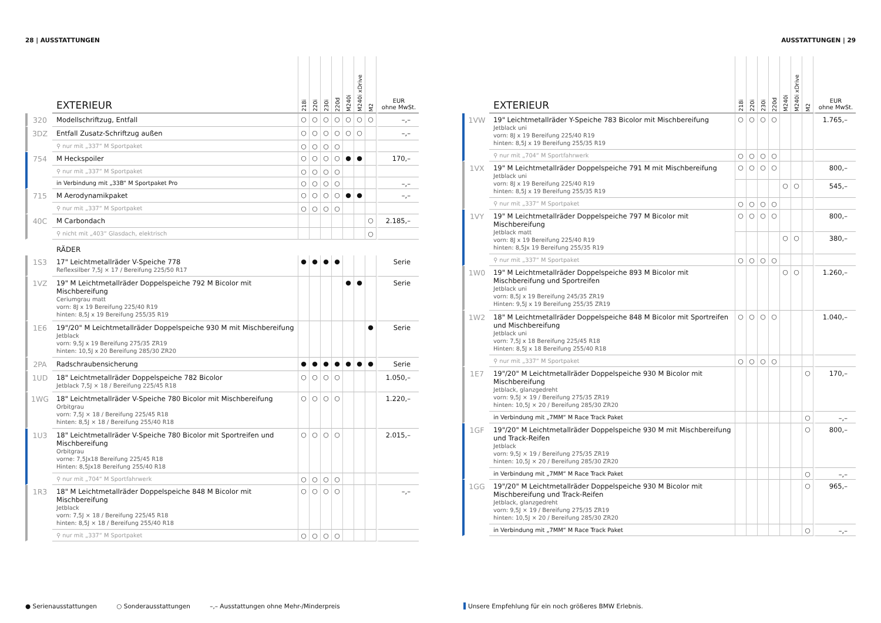28 | AUSSTATTUNGEN
| | EXTERIEUR | 218i | 220i | 230i | 220d | M240i | M240i xDrive | M2 | EUR ohne MwSt. |
| --- | --- | --- | --- | --- | --- | --- | --- | --- | --- |
| 320 | Modellschriftzug, Entfall | ○ | ○ | ○ | ○ | ○ | ○ | ○ | –,– |
| 3DZ | Entfall Zusatz-Schriftzug außen | ○ | ○ | ○ | ○ | ○ | ○ | | –,– |
| | ⚲ nur mit „337“ M Sportpaket | ○ | ○ | ○ | ○ | | | | |
| 754 | M Heckspoiler | ○ | ○ | ○ | ○ | ● | ● | | 170,– |
| | ⚲ nur mit „337“ M Sportpaket | ○ | ○ | ○ | ○ | | | | |
| | in Verbindung mit „33B“ M Sportpaket Pro | ○ | ○ | ○ | ○ | | | | –,– |
| 715 | M Aerodynamikpaket | ○ | ○ | ○ | ○ | ● | ● | | –,– |
| | ⚲ nur mit „337“ M Sportpaket | ○ | ○ | ○ | ○ | | | | |
| 40C | M Carbondach | | | | | | | ○ | 2.185,– |
| | ⚲ nicht mit „403“ Glasdach, elektrisch | | | | | | | ○ | |
| | RÄDER | | | | | | | | |
| 1S3 | 17" Leichtmetallräder V-Speiche 778 Reflexsilber 7,5J × 17 / Bereifung 225/50 R17 | ● | ● | ● | ● | | | | Serie |
| 1VZ | 19" M Leichtmetallräder Doppelspeiche 792 M Bicolor mit Mischbereifung Ceriumgrau matt vorn: 8J x 19 Bereifung 225/40 R19 hinten: 8,5J x 19 Bereifung 255/35 R19 | | | | | ● | ● | | Serie |
| 1E6 | 19"/20" M Leichtmetallräder Doppelspeiche 930 M mit Mischbereifung Jetblack vorn: 9,5J x 19 Bereifung 275/35 ZR19 hinten: 10,5J x 20 Bereifung 285/30 ZR20 | | | | | | | ● | Serie |
| 2PA | Radschraubensicherung | ● | ● | ● | ● | ● | ● | ● | Serie |
| 1UD | 18" Leichtmetallräder Doppelspeiche 782 Bicolor Jetblack 7,5J × 18 / Bereifung 225/45 R18 | ○ | ○ | ○ | ○ | | | | 1.050,– |
| 1WG | 18" Leichtmetallräder V-Speiche 780 Bicolor mit Mischbereifung Orbitgrau vorn: 7,5J × 18 / Bereifung 225/45 R18 hinten: 8,5J × 18 / Bereifung 255/40 R18 | ○ | ○ | ○ | ○ | | | | 1.220,– |
| 1U3 | 18" Leichtmetallräder V-Speiche 780 Bicolor mit Sportreifen und Mischbereifung Orbitgrau vorne: 7,5Jx18 Bereifung 225/45 R18 Hinten: 8,5Jx18 Bereifung 255/40 R18 | ○ | ○ | ○ | ○ | | | | 2.015,– |
| | ⚲ nur mit „704“ M Sportfahrwerk | ○ | ○ | ○ | ○ | | | | |
| 1R3 | 18" M Leichtmetallräder Doppelspeiche 848 M Bicolor mit Mischbereifung Jetblack vorn: 7,5J × 18 / Bereifung 225/45 R18 hinten: 8,5J × 18 / Bereifung 255/40 R18 | ○ | ○ | ○ | ○ | | | | –,– |
| | ⚲ nur mit „337“ M Sportpaket | ○ | ○ | ○ | ○ | | | | |
AUSSTATTUNGEN | 29
| | EXTERIEUR | 218i | 220i | 230i | 220d | M240i | M240i xDrive | M2 | EUR ohne MwSt. |
| --- | --- | --- | --- | --- | --- | --- | --- | --- | --- |
| 1VW | 19" Leichtmetallräder Y-Speiche 783 Bicolor mit Mischbereifung Jetblack uni vorn: 8J x 19 Bereifung 225/40 R19 hinten: 8,5J x 19 Bereifung 255/35 R19 | ○ | ○ | ○ | ○ | | | | 1.765,– |
| | ⚲ nur mit „704“ M Sportfahrwerk | ○ | ○ | ○ | ○ | | | | |
| 1VX | 19" M Leichtmetallräder Doppelspeiche 791 M mit Mischbereifung Jetblack uni vorn: 8J x 19 Bereifung 225/40 R19 hinten: 8,5J x 19 Bereifung 255/35 R19 | ○ | ○ | ○ | ○ | | | | 800,– |
| | | | | | | ○ | ○ | | 545,– |
| | ⚲ nur mit „337“ M Sportpaket | ○ | ○ | ○ | ○ | | | | |
| 1VY | 19" M Leichtmetallräder Doppelspeiche 797 M Bicolor mit Mischbereifung Jetblack matt vorn: 8J x 19 Bereifung 225/40 R19 hinten: 8,5Jx 19 Bereifung 255/35 R19 | ○ | ○ | ○ | ○ | | | | 800,– |
| | | | | | | ○ | ○ | | 380,– |
| | ⚲ nur mit „337“ M Sportpaket | ○ | ○ | ○ | ○ | | | | |
| 1W0 | 19" M Leichtmetallräder Doppelspeiche 893 M Bicolor mit Mischbereifung und Sportreifen Jetblack uni vorn: 8,5J x 19 Bereifung 245/35 ZR19 Hinten: 9,5J x 19 Bereifung 255/35 ZR19 | | | | | ○ | ○ | | 1.260,– |
| 1W2 | 18" M Leichtmetallräder Doppelspeiche 848 M Bicolor mit Sportreifen und Mischbereifung Jetblack uni vorn: 7,5J x 18 Bereifung 225/45 R18 Hinten: 8,5J x 18 Bereifung 255/40 R18 | ○ | ○ | ○ | ○ | | | | 1.040,– |
| | ⚲ nur mit „337“ M Sportpaket | ○ | ○ | ○ | ○ | | | | |
| 1E7 | 19"/20" M Leichtmetallräder Doppelspeiche 930 M Bicolor mit Mischbereifung Jetblack, glanzgedreht vorn: 9,5J × 19 / Bereifung 275/35 ZR19 hinten: 10,5J × 20 / Bereifung 285/30 ZR20 | | | | | | | ○ | 170,– |
| | in Verbindung mit „7MM“ M Race Track Paket | | | | | | | ○ | –,– |
| 1GF | 19"/20" M Leichtmetallräder Doppelspeiche 930 M mit Mischbereifung und Track-Reifen Jetblack vorn: 9,5J × 19 / Bereifung 275/35 ZR19 hinten: 10,5J × 20 / Bereifung 285/30 ZR20 | | | | | | | ○ | 800,– |
| | in Verbindung mit „7MM“ M Race Track Paket | | | | | | | ○ | –,– |
| 1GG | 19"/20" M Leichtmetallräder Doppelspeiche 930 M Bicolor mit Mischbereifung und Track-Reifen Jetblack, glanzgedreht vorn: 9,5J × 19 / Bereifung 275/35 ZR19 hinten: 10,5J × 20 / Bereifung 285/30 ZR20 | | | | | | | ○ | 965,– |
| | in Verbindung mit „7MM“ M Race Track Paket | | | | | | | ○ | –,– |
● Serienausstattungen ○ Sonderausstattungen –,– Ausstattungen ohne Mehr-/Minderpreis
Unsere Empfehlung für ein noch größeres BMW Erlebnis.